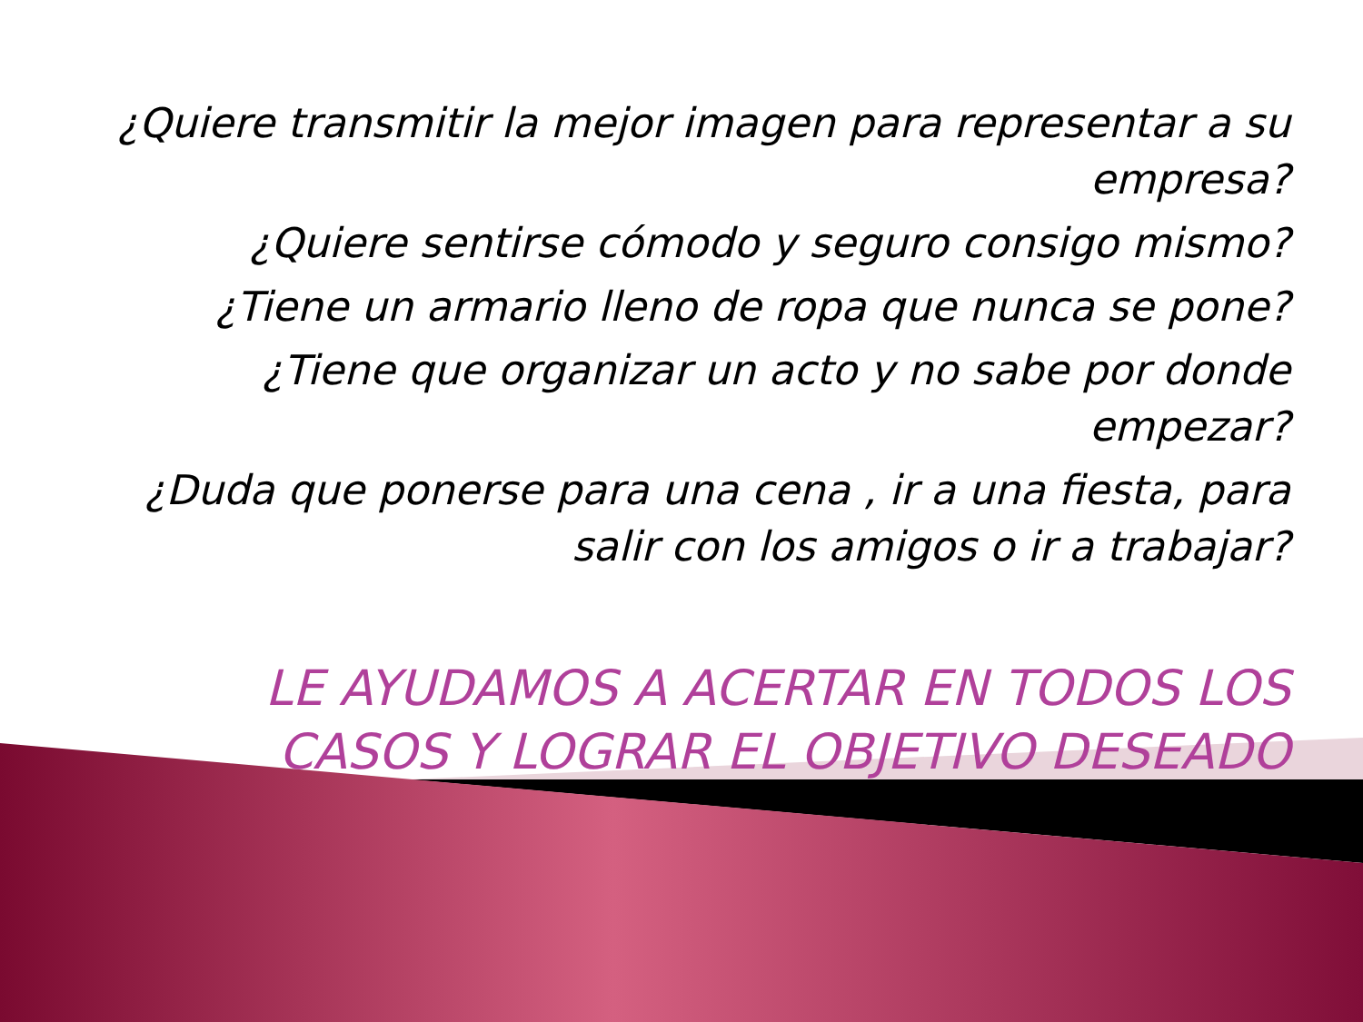¿Quiere transmitir la mejor imagen para representar a su empresa?
¿Quiere sentirse cómodo y seguro consigo mismo?
¿Tiene un armario lleno de ropa que nunca se pone?
¿Tiene que organizar un acto y no sabe por donde empezar?
¿Duda que ponerse para una cena , ir a una fiesta, para salir con los amigos o ir a trabajar?
LE AYUDAMOS A ACERTAR EN TODOS LOS CASOS Y LOGRAR EL OBJETIVO DESEADO